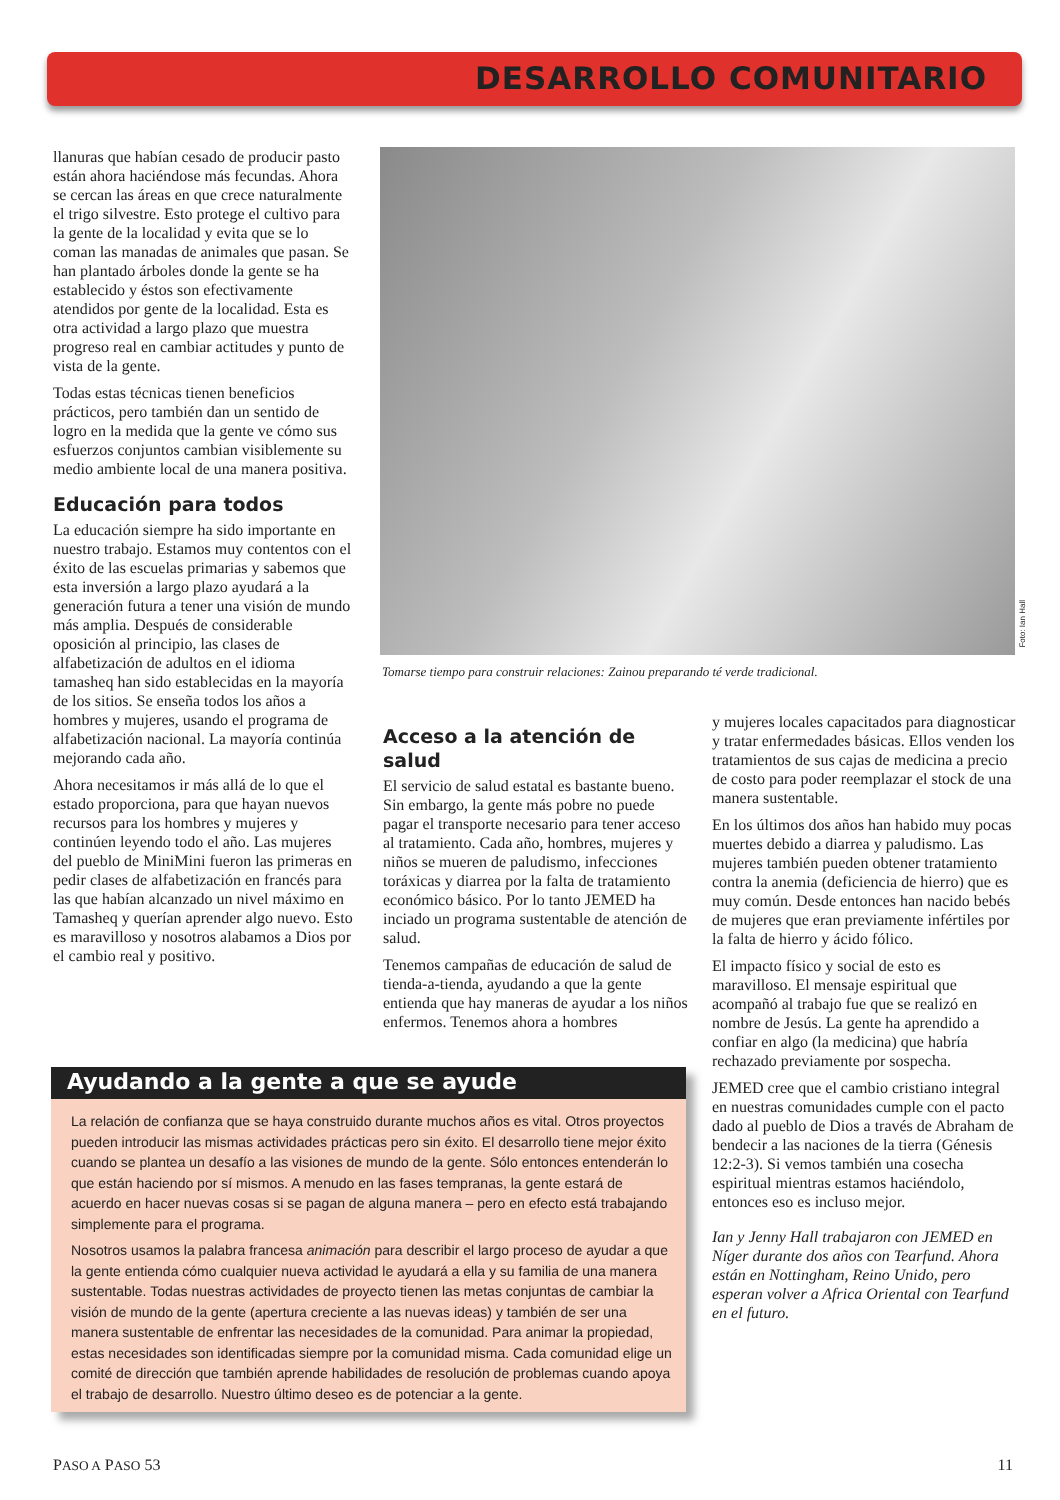DESARROLLO COMUNITARIO
llanuras que habían cesado de producir pasto están ahora haciéndose más fecundas. Ahora se cercan las áreas en que crece naturalmente el trigo silvestre. Esto protege el cultivo para la gente de la localidad y evita que se lo coman las manadas de animales que pasan. Se han plantado árboles donde la gente se ha establecido y éstos son efectivamente atendidos por gente de la localidad. Esta es otra actividad a largo plazo que muestra progreso real en cambiar actitudes y punto de vista de la gente.
Todas estas técnicas tienen beneficios prácticos, pero también dan un sentido de logro en la medida que la gente ve cómo sus esfuerzos conjuntos cambian visiblemente su medio ambiente local de una manera positiva.
Educación para todos
La educación siempre ha sido importante en nuestro trabajo. Estamos muy contentos con el éxito de las escuelas primarias y sabemos que esta inversión a largo plazo ayudará a la generación futura a tener una visión de mundo más amplia. Después de considerable oposición al principio, las clases de alfabetización de adultos en el idioma tamasheq han sido establecidas en la mayoría de los sitios. Se enseña todos los años a hombres y mujeres, usando el programa de alfabetización nacional. La mayoría continúa mejorando cada año.
Ahora necesitamos ir más allá de lo que el estado proporciona, para que hayan nuevos recursos para los hombres y mujeres y continúen leyendo todo el año. Las mujeres del pueblo de MiniMini fueron las primeras en pedir clases de alfabetización en francés para las que habían alcanzado un nivel máximo en Tamasheq y querían aprender algo nuevo. Esto es maravilloso y nosotros alabamos a Dios por el cambio real y positivo.
Foto: Ian Hall
Tomarse tiempo para construir relaciones: Zainou preparando té verde tradicional.
Acceso a la atención de salud
El servicio de salud estatal es bastante bueno. Sin embargo, la gente más pobre no puede pagar el transporte necesario para tener acceso al tratamiento. Cada año, hombres, mujeres y niños se mueren de paludismo, infecciones toráxicas y diarrea por la falta de tratamiento económico básico. Por lo tanto JEMED ha inciado un programa sustentable de atención de salud.
Tenemos campañas de educación de salud de tienda-a-tienda, ayudando a que la gente entienda que hay maneras de ayudar a los niños enfermos. Tenemos ahora a hombres
y mujeres locales capacitados para diagnosticar y tratar enfermedades básicas. Ellos venden los tratamientos de sus cajas de medicina a precio de costo para poder reemplazar el stock de una manera sustentable.
En los últimos dos años han habido muy pocas muertes debido a diarrea y paludismo. Las mujeres también pueden obtener tratamiento contra la anemia (deficiencia de hierro) que es muy común. Desde entonces han nacido bebés de mujeres que eran previamente infértiles por la falta de hierro y ácido fólico.
El impacto físico y social de esto es maravilloso. El mensaje espiritual que acompañó al trabajo fue que se realizó en nombre de Jesús. La gente ha aprendido a confiar en algo (la medicina) que habría rechazado previamente por sospecha.
JEMED cree que el cambio cristiano integral en nuestras comunidades cumple con el pacto dado al pueblo de Dios a través de Abraham de bendecir a las naciones de la tierra (Génesis 12:2-3). Si vemos también una cosecha espiritual mientras estamos haciéndolo, entonces eso es incluso mejor.
Ian y Jenny Hall trabajaron con JEMED en Níger durante dos años con Tearfund. Ahora están en Nottingham, Reino Unido, pero esperan volver a Africa Oriental con Tearfund en el futuro.
Ayudando a la gente a que se ayude
La relación de confianza que se haya construido durante muchos años es vital. Otros proyectos pueden introducir las mismas actividades prácticas pero sin éxito. El desarrollo tiene mejor éxito cuando se plantea un desafío a las visiones de mundo de la gente. Sólo entonces entenderán lo que están haciendo por sí mismos. A menudo en las fases tempranas, la gente estará de acuerdo en hacer nuevas cosas si se pagan de alguna manera – pero en efecto está trabajando simplemente para el programa.
Nosotros usamos la palabra francesa animación para describir el largo proceso de ayudar a que la gente entienda cómo cualquier nueva actividad le ayudará a ella y su familia de una manera sustentable. Todas nuestras actividades de proyecto tienen las metas conjuntas de cambiar la visión de mundo de la gente (apertura creciente a las nuevas ideas) y también de ser una manera sustentable de enfrentar las necesidades de la comunidad. Para animar la propiedad, estas necesidades son identificadas siempre por la comunidad misma. Cada comunidad elige un comité de dirección que también aprende habilidades de resolución de problemas cuando apoya el trabajo de desarrollo. Nuestro último deseo es de potenciar a la gente.
PASO A PASO 53 11